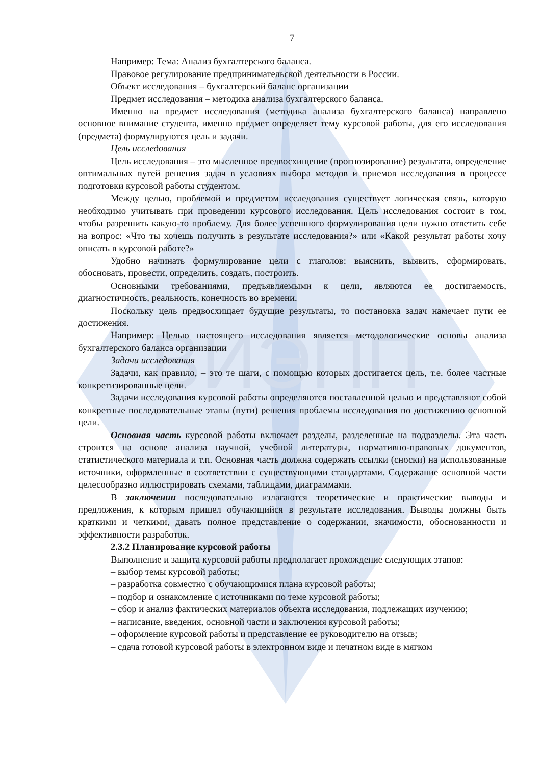ВИЭПП
7
Например: Тема: Анализ бухгалтерского баланса.
Правовое регулирование предпринимательской деятельности в России.
Объект исследования – бухгалтерский баланс организации
Предмет исследования – методика анализа бухгалтерского баланса.
Именно на предмет исследования (методика анализа бухгалтерского баланса) направлено основное внимание студента, именно предмет определяет тему курсовой работы, для его исследования (предмета) формулируются цель и задачи.
Цель исследования
Цель исследования – это мысленное предвосхищение (прогнозирование) результата, определение оптимальных путей решения задач в условиях выбора методов и приемов исследования в процессе подготовки курсовой работы студентом.
Между целью, проблемой и предметом исследования существует логическая связь, которую необходимо учитывать при проведении курсового исследования. Цель исследования состоит в том, чтобы разрешить какую-то проблему. Для более успешного формулирования цели нужно ответить себе на вопрос: «Что ты хочешь получить в результате исследования?» или «Какой результат работы хочу описать в курсовой работе?»
Удобно начинать формулирование цели с глаголов: выяснить, выявить, сформировать, обосновать, провести, определить, создать, построить.
Основными требованиями, предъявляемыми к цели, являются ее достигаемость, диагностичность, реальность, конечность во времени.
Поскольку цель предвосхищает будущие результаты, то постановка задач намечает пути ее достижения.
Например: Целью настоящего исследования является методологические основы анализа бухгалтерского баланса организации
Задачи исследования
Задачи, как правило, – это те шаги, с помощью которых достигается цель, т.е. более частные конкретизированные цели.
Задачи исследования курсовой работы определяются поставленной целью и представляют собой конкретные последовательные этапы (пути) решения проблемы исследования по достижению основной цели.
Основная часть курсовой работы включает разделы, разделенные на подразделы. Эта часть строится на основе анализа научной, учебной литературы, нормативно-правовых документов, статистического материала и т.п. Основная часть должна содержать ссылки (сноски) на использованные источники, оформленные в соответствии с существующими стандартами. Содержание основной части целесообразно иллюстрировать схемами, таблицами, диаграммами.
В заключении последовательно излагаются теоретические и практические выводы и предложения, к которым пришел обучающийся в результате исследования. Выводы должны быть краткими и четкими, давать полное представление о содержании, значимости, обоснованности и эффективности разработок.
2.3.2 Планирование курсовой работы
Выполнение и защита курсовой работы предполагает прохождение следующих этапов:
– выбор темы курсовой работы;
– разработка совместно с обучающимися плана курсовой работы;
– подбор и ознакомление с источниками по теме курсовой работы;
– сбор и анализ фактических материалов объекта исследования, подлежащих изучению;
– написание, введения, основной части и заключения курсовой работы;
– оформление курсовой работы и представление ее руководителю на отзыв;
– сдача готовой курсовой работы в электронном виде и печатном виде в мягком